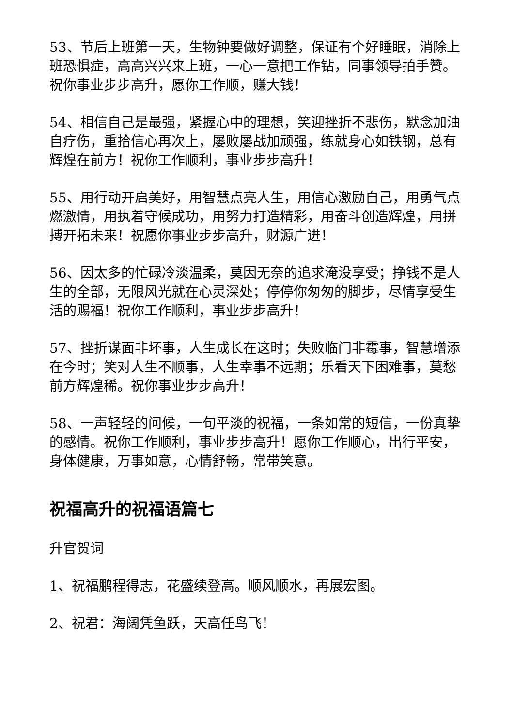53、节后上班第一天，生物钟要做好调整，保证有个好睡眠，消除上班恐惧症，高高兴兴来上班，一心一意把工作钻，同事领导拍手赞。祝你事业步步高升，愿你工作顺，赚大钱！
54、相信自己是最强，紧握心中的理想，笑迎挫折不悲伤，默念加油自疗伤，重拾信心再次上，屡败屡战加顽强，练就身心如铁钢，总有辉煌在前方！祝你工作顺利，事业步步高升！
55、用行动开启美好，用智慧点亮人生，用信心激励自己，用勇气点燃激情，用执着守候成功，用努力打造精彩，用奋斗创造辉煌，用拼搏开拓未来！祝愿你事业步步高升，财源广进！
56、因太多的忙碌冷淡温柔，莫因无奈的追求淹没享受；挣钱不是人生的全部，无限风光就在心灵深处；停停你匆匆的脚步，尽情享受生活的赐福！祝你工作顺利，事业步步高升！
57、挫折谋面非坏事，人生成长在这时；失败临门非霉事，智慧增添在今时；笑对人生不顺事，人生幸事不远期；乐看天下困难事，莫愁前方辉煌稀。祝你事业步步高升！
58、一声轻轻的问候，一句平淡的祝福，一条如常的短信，一份真挚的感情。祝你工作顺利，事业步步高升！愿你工作顺心，出行平安，身体健康，万事如意，心情舒畅，常带笑意。
祝福高升的祝福语篇七
升官贺词
1、祝福鹏程得志，花盛续登高。顺风顺水，再展宏图。
2、祝君：海阔凭鱼跃，天高任鸟飞！